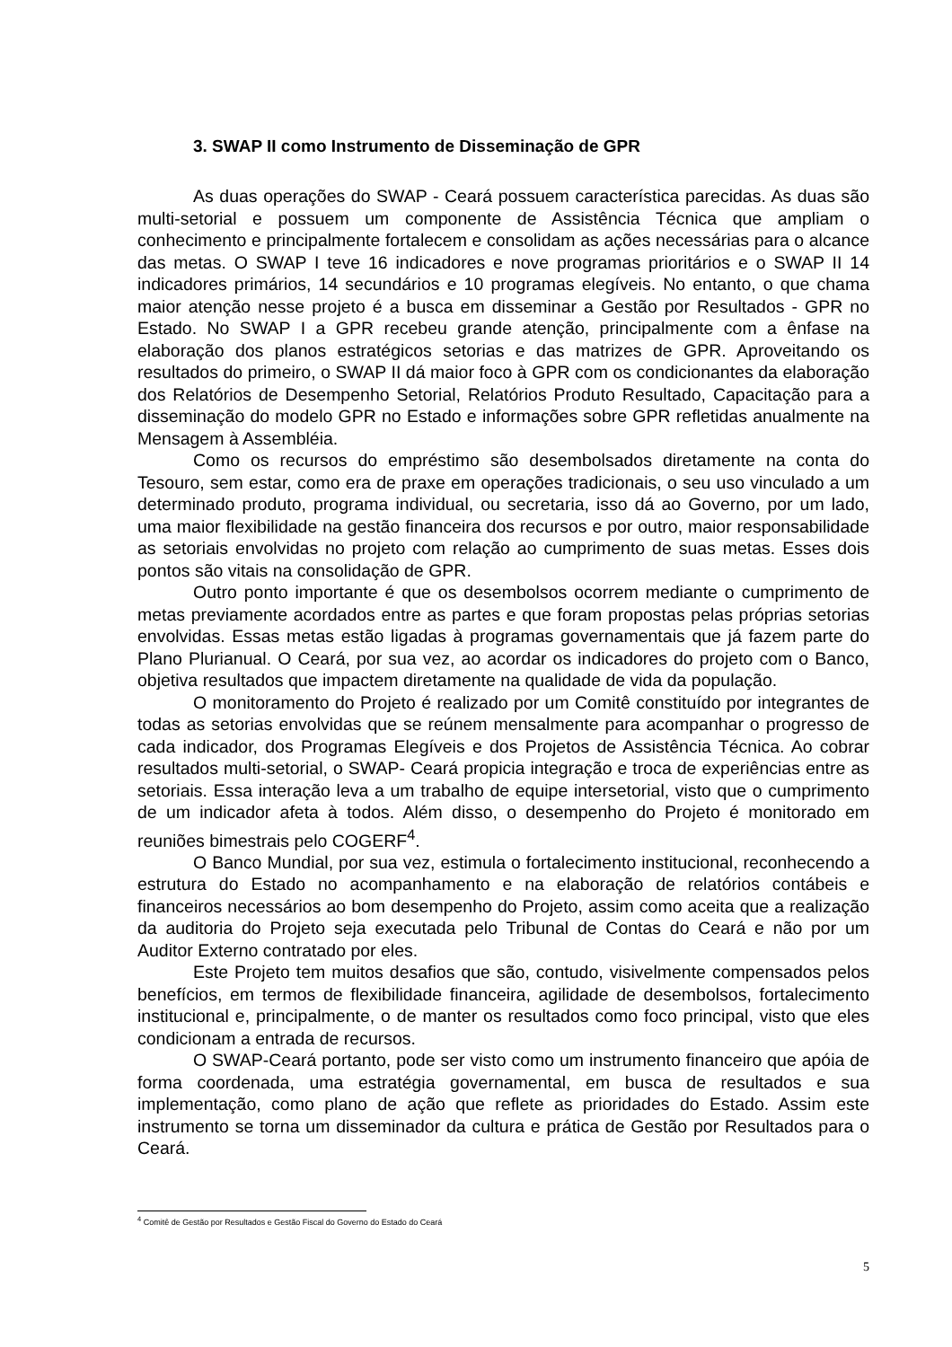3. SWAP II como Instrumento de Disseminação de GPR
As duas operações do SWAP - Ceará possuem característica parecidas. As duas são multi-setorial e possuem um componente de Assistência Técnica que ampliam o conhecimento e principalmente fortalecem e consolidam as ações necessárias para o alcance das metas. O SWAP I teve 16 indicadores e nove programas prioritários e o SWAP II 14 indicadores primários, 14 secundários e 10 programas elegíveis. No entanto, o que chama maior atenção nesse projeto é a busca em disseminar a Gestão por Resultados - GPR no Estado. No SWAP I a GPR recebeu grande atenção, principalmente com a ênfase na elaboração dos planos estratégicos setorias e das matrizes de GPR. Aproveitando os resultados do primeiro, o SWAP II dá maior foco à GPR com os condicionantes da elaboração dos Relatórios de Desempenho Setorial, Relatórios Produto Resultado, Capacitação para a disseminação do modelo GPR no Estado e informações sobre GPR refletidas anualmente na Mensagem à Assembléia.
Como os recursos do empréstimo são desembolsados diretamente na conta do Tesouro, sem estar, como era de praxe em operações tradicionais, o seu uso vinculado a um determinado produto, programa individual, ou secretaria, isso dá ao Governo, por um lado, uma maior flexibilidade na gestão financeira dos recursos e por outro, maior responsabilidade as setoriais envolvidas no projeto com relação ao cumprimento de suas metas. Esses dois pontos são vitais na consolidação de GPR.
Outro ponto importante é que os desembolsos ocorrem mediante o cumprimento de metas previamente acordados entre as partes e que foram propostas pelas próprias setorias envolvidas. Essas metas estão ligadas à programas governamentais que já fazem parte do Plano Plurianual. O Ceará, por sua vez, ao acordar os indicadores do projeto com o Banco, objetiva resultados que impactem diretamente na qualidade de vida da população.
O monitoramento do Projeto é realizado por um Comitê constituído por integrantes de todas as setorias envolvidas que se reúnem mensalmente para acompanhar o progresso de cada indicador, dos Programas Elegíveis e dos Projetos de Assistência Técnica. Ao cobrar resultados multi-setorial, o SWAP- Ceará propicia integração e troca de experiências entre as setoriais. Essa interação leva a um trabalho de equipe intersetorial, visto que o cumprimento de um indicador afeta à todos. Além disso, o desempenho do Projeto é monitorado em reuniões bimestrais pelo COGERF<sup>4</sup>.
O Banco Mundial, por sua vez, estimula o fortalecimento institucional, reconhecendo a estrutura do Estado no acompanhamento e na elaboração de relatórios contábeis e financeiros necessários ao bom desempenho do Projeto, assim como aceita que a realização da auditoria do Projeto seja executada pelo Tribunal de Contas do Ceará e não por um Auditor Externo contratado por eles.
Este Projeto tem muitos desafios que são, contudo, visivelmente compensados pelos benefícios, em termos de flexibilidade financeira, agilidade de desembolsos, fortalecimento institucional e, principalmente, o de manter os resultados como foco principal, visto que eles condicionam a entrada de recursos.
O SWAP-Ceará portanto, pode ser visto como um instrumento financeiro que apóia de forma coordenada, uma estratégia governamental, em busca de resultados e sua implementação, como plano de ação que reflete as prioridades do Estado. Assim este instrumento se torna um disseminador da cultura e prática de Gestão por Resultados para o Ceará.
<sup>4</sup> Comitê de Gestão por Resultados e Gestão Fiscal do Governo do Estado do Ceará
5